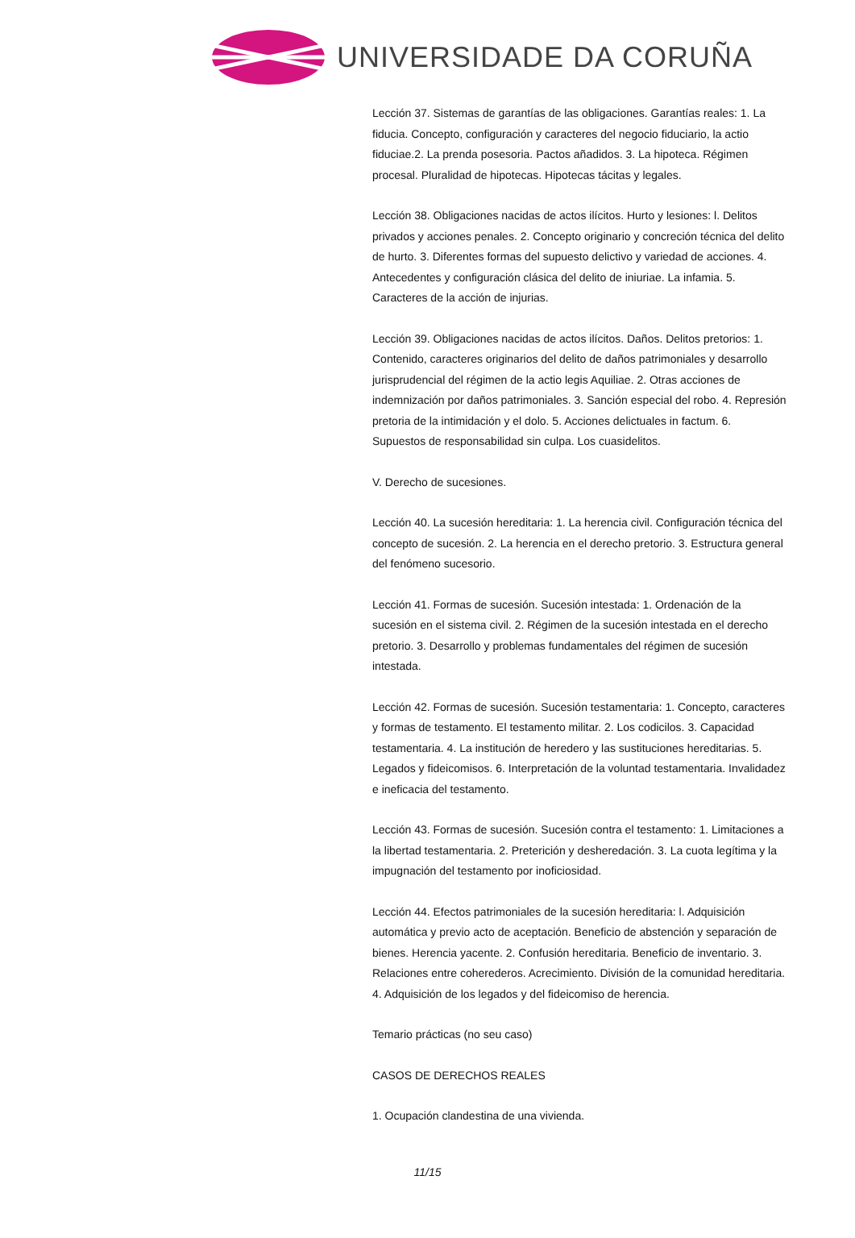UNIVERSIDADE DA CORUÑA
Lección 37. Sistemas de garantías de las obligaciones. Garantías reales: 1. La fiducia. Concepto, configuración y caracteres del negocio fiduciario, la actio fiduciae.2. La prenda posesoria. Pactos añadidos. 3. La hipoteca. Régimen procesal. Pluralidad de hipotecas. Hipotecas tácitas y legales.
Lección 38. Obligaciones nacidas de actos ilícitos. Hurto y lesiones: l. Delitos privados y acciones penales. 2. Concepto originario y concreción técnica del delito de hurto. 3. Diferentes formas del supuesto delictivo y variedad de acciones. 4. Antecedentes y configuración clásica del delito de iniuriae. La infamia. 5. Caracteres de la acción de injurias.
Lección 39. Obligaciones nacidas de actos ilícitos. Daños. Delitos pretorios: 1. Contenido, caracteres originarios del delito de daños patrimoniales y desarrollo jurisprudencial del régimen de la actio legis Aquiliae. 2. Otras acciones de indemnización por daños patrimoniales. 3. Sanción especial del robo. 4. Represión pretoria de la intimidación y el dolo. 5. Acciones delictuales in factum. 6. Supuestos de responsabilidad sin culpa. Los cuasidelitos.
V. Derecho de sucesiones.
Lección 40. La sucesión hereditaria: 1. La herencia civil. Configuración técnica del concepto de sucesión. 2. La herencia en el derecho pretorio. 3. Estructura general del fenómeno sucesorio.
Lección 41. Formas de sucesión. Sucesión intestada: 1. Ordenación de la sucesión en el sistema civil. 2. Régimen de la sucesión intestada en el derecho pretorio. 3. Desarrollo y problemas fundamentales del régimen de sucesión intestada.
Lección 42. Formas de sucesión. Sucesión testamentaria: 1. Concepto, caracteres y formas de testamento. El testamento militar. 2. Los codicilos. 3. Capacidad testamentaria. 4. La institución de heredero y las sustituciones hereditarias. 5. Legados y fideicomisos. 6. Interpretación de la voluntad testamentaria. Invalidadez e ineficacia del testamento.
Lección 43. Formas de sucesión. Sucesión contra el testamento: 1. Limitaciones a la libertad testamentaria. 2. Preterición y desheredación. 3. La cuota legítima y la impugnación del testamento por inoficiosidad.
Lección 44. Efectos patrimoniales de la sucesión hereditaria: l. Adquisición automática y previo acto de aceptación. Beneficio de abstención y separación de bienes. Herencia yacente. 2. Confusión hereditaria. Beneficio de inventario. 3. Relaciones entre coherederos. Acrecimiento. División de la comunidad hereditaria. 4. Adquisición de los legados y del fideicomiso de herencia.
Temario prácticas (no seu caso)
CASOS DE DERECHOS REALES
1. Ocupación clandestina de una vivienda.
11/15